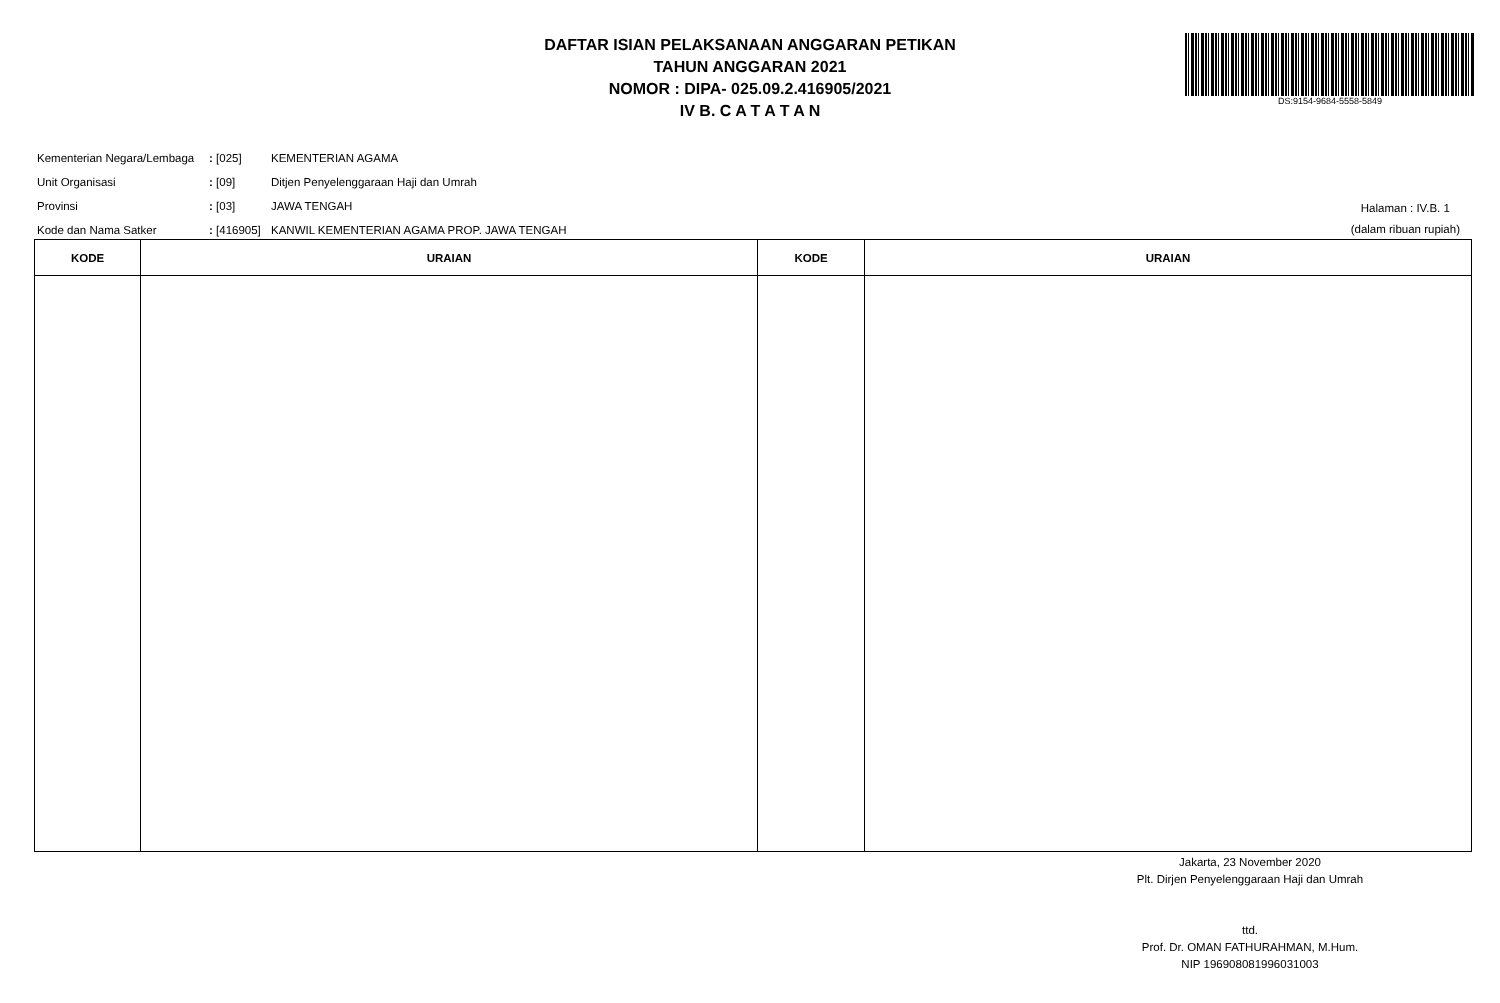DAFTAR ISIAN PELAKSANAAN ANGGARAN PETIKAN
TAHUN ANGGARAN 2021
NOMOR : DIPA- 025.09.2.416905/2021
IV B. C A T A T A N
DS:9154-9684-5558-5849
| Kementerian Negara/Lembaga | : [025] | KEMENTERIAN AGAMA |
| Unit Organisasi | : [09] | Ditjen Penyelenggaraan Haji dan Umrah |
| Provinsi | : [03] | JAWA TENGAH |
| Kode dan Nama Satker | : [416905] | KANWIL KEMENTERIAN AGAMA PROP. JAWA TENGAH |
Halaman : IV.B. 1
(dalam ribuan rupiah)
| KODE | URAIAN | KODE | URAIAN |
| --- | --- | --- | --- |
Jakarta, 23 November 2020
Plt. Dirjen Penyelenggaraan Haji dan Umrah
ttd.
Prof. Dr. OMAN FATHURAHMAN, M.Hum.
NIP 196908081996031003